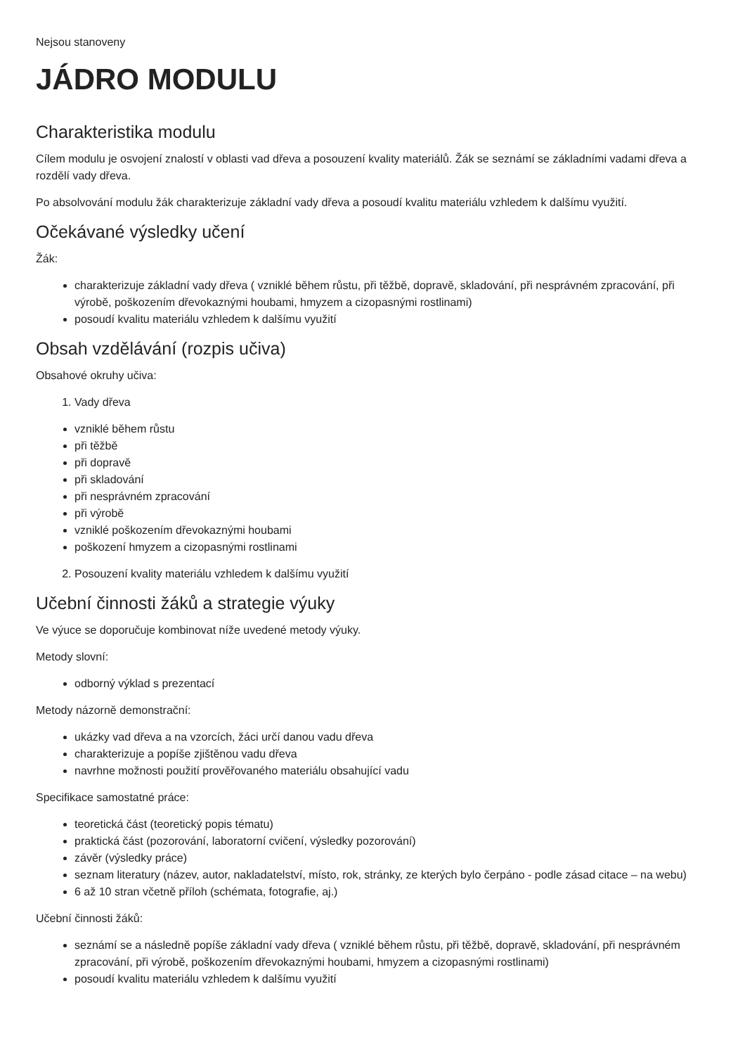Nejsou stanoveny
JÁDRO MODULU
Charakteristika modulu
Cílem modulu je osvojení znalostí v oblasti vad dřeva a posouzení kvality materiálů. Žák se seznámí se základními vadami dřeva a rozdělí vady dřeva.
Po absolvování modulu žák charakterizuje základní vady dřeva a posoudí kvalitu materiálu vzhledem k dalšímu využití.
Očekávané výsledky učení
Žák:
charakterizuje základní vady dřeva ( vzniklé během růstu, při těžbě, dopravě, skladování, při nesprávném zpracování, při výrobě, poškozením dřevokaznými houbami, hmyzem a cizopasnými rostlinami)
posoudí kvalitu materiálu vzhledem k dalšímu využití
Obsah vzdělávání (rozpis učiva)
Obsahové okruhy učiva:
1. Vady dřeva
vzniklé během růstu
při těžbě
při dopravě
při skladování
při nesprávném zpracování
při výrobě
vzniklé poškozením dřevokaznými houbami
poškození hmyzem a cizopasnými rostlinami
2. Posouzení kvality materiálu vzhledem k dalšímu využití
Učební činnosti žáků a strategie výuky
Ve výuce se doporučuje kombinovat níže uvedené metody výuky.
Metody slovní:
odborný výklad s prezentací
Metody názorně demonstrační:
ukázky vad dřeva a na vzorcích, žáci určí danou vadu dřeva
charakterizuje a popíše zjištěnou vadu dřeva
navrhne možnosti použití prověřovaného materiálu obsahující vadu
Specifikace samostatné práce:
teoretická část (teoretický popis tématu)
praktická část (pozorování, laboratorní cvičení, výsledky pozorování)
závěr (výsledky práce)
seznam literatury (název, autor, nakladatelství, místo, rok, stránky, ze kterých bylo čerpáno - podle zásad citace – na webu)
6 až 10 stran včetně příloh (schémata, fotografie, aj.)
Učební činnosti žáků:
seznámí se a následně popíše základní vady dřeva ( vzniklé během růstu, při těžbě, dopravě, skladování, při nesprávném zpracování, při výrobě, poškozením dřevokaznými houbami, hmyzem a cizopasnými rostlinami)
posoudí kvalitu materiálu vzhledem k dalšímu využití